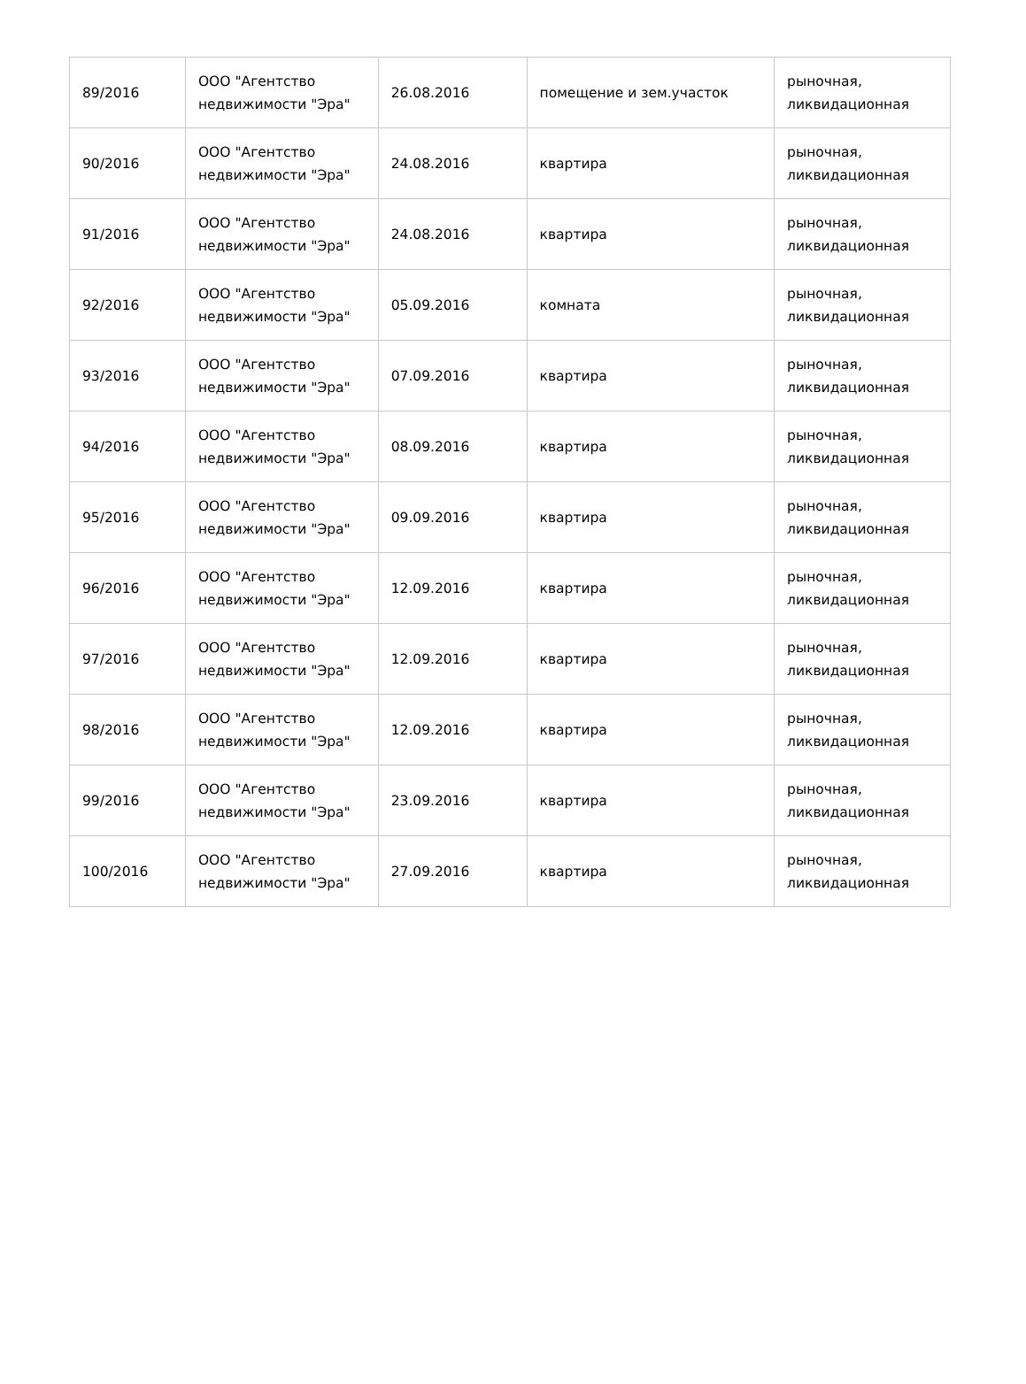| 89/2016 | ООО "Агентство недвижимости "Эра" | 26.08.2016 | помещение и зем.участок | рыночная, ликвидационная |
| 90/2016 | ООО "Агентство недвижимости "Эра" | 24.08.2016 | квартира | рыночная, ликвидационная |
| 91/2016 | ООО "Агентство недвижимости "Эра" | 24.08.2016 | квартира | рыночная, ликвидационная |
| 92/2016 | ООО "Агентство недвижимости "Эра" | 05.09.2016 | комната | рыночная, ликвидационная |
| 93/2016 | ООО "Агентство недвижимости "Эра" | 07.09.2016 | квартира | рыночная, ликвидационная |
| 94/2016 | ООО "Агентство недвижимости "Эра" | 08.09.2016 | квартира | рыночная, ликвидационная |
| 95/2016 | ООО "Агентство недвижимости "Эра" | 09.09.2016 | квартира | рыночная, ликвидационная |
| 96/2016 | ООО "Агентство недвижимости "Эра" | 12.09.2016 | квартира | рыночная, ликвидационная |
| 97/2016 | ООО "Агентство недвижимости "Эра" | 12.09.2016 | квартира | рыночная, ликвидационная |
| 98/2016 | ООО "Агентство недвижимости "Эра" | 12.09.2016 | квартира | рыночная, ликвидационная |
| 99/2016 | ООО "Агентство недвижимости "Эра" | 23.09.2016 | квартира | рыночная, ликвидационная |
| 100/2016 | ООО "Агентство недвижимости "Эра" | 27.09.2016 | квартира | рыночная, ликвидационная |